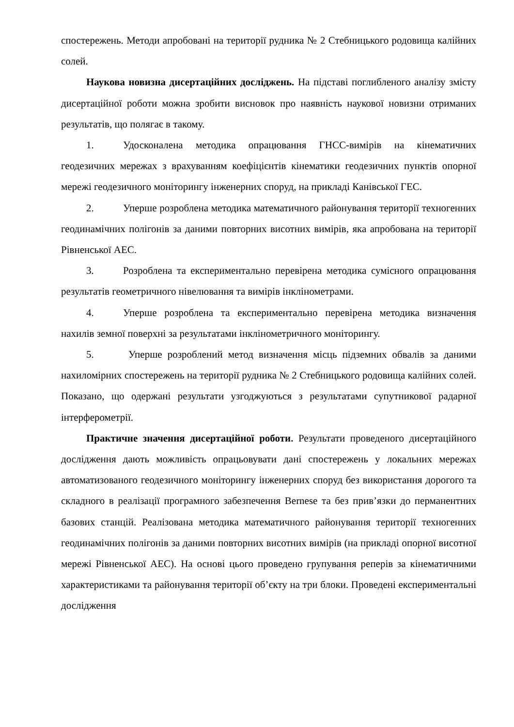спостережень. Методи апробовані на території рудника № 2 Стебницького родовища калійних солей.
Наукова новизна дисертаційних досліджень. На підставі поглибленого аналізу змісту дисертаційної роботи можна зробити висновок про наявність наукової новизни отриманих результатів, що полягає в такому.
1. Удосконалена методика опрацювання ГНСС-вимірів на кінематичних геодезичних мережах з врахуванням коефіцієнтів кінематики геодезичних пунктів опорної мережі геодезичного моніторингу інженерних споруд, на прикладі Канівської ГЕС.
2. Уперше розроблена методика математичного районування території техногенних геодинамічних полігонів за даними повторних висотних вимірів, яка апробована на території Рівненської АЕС.
3. Розроблена та експериментально перевірена методика сумісного опрацювання результатів геометричного нівелювання та вимірів інклінометрами.
4. Уперше розроблена та експериментально перевірена методика визначення нахилів земної поверхні за результатами інклінометричного моніторингу.
5. Уперше розроблений метод визначення місць підземних обвалів за даними нахиломірних спостережень на території рудника № 2 Стебницького родовища калійних солей. Показано, що одержані результати узгоджуються з результатами супутникової радарної інтерферометрії.
Практичне значення дисертаційної роботи. Результати проведеного дисертаційного дослідження дають можливість опрацьовувати дані спостережень у локальних мережах автоматизованого геодезичного моніторингу інженерних споруд без використання дорогого та складного в реалізації програмного забезпечення Bernese та без прив’язки до перманентних базових станцій. Реалізована методика математичного районування території техногенних геодинамічних полігонів за даними повторних висотних вимірів (на прикладі опорної висотної мережі Рівненської АЕС). На основі цього проведено групування реперів за кінематичними характеристиками та районування території об’єкту на три блоки. Проведені експериментальні дослідження